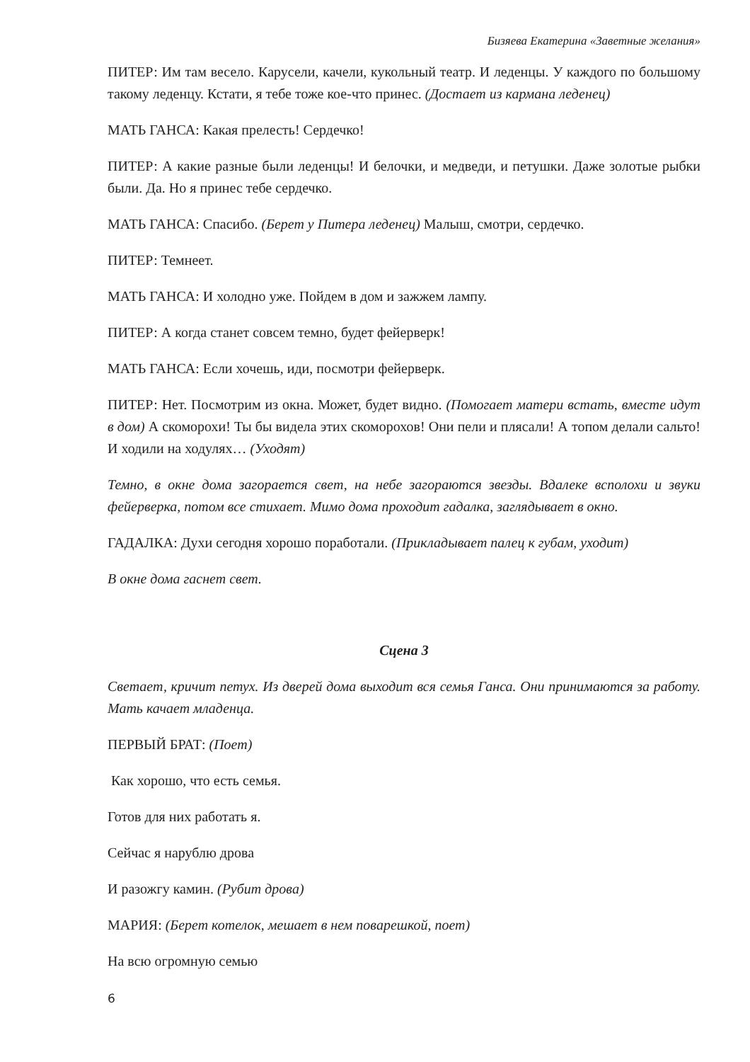Бизяева Екатерина «Заветные желания»
ПИТЕР: Им там весело. Карусели, качели, кукольный театр. И леденцы. У каждого по большому такому леденцу. Кстати, я тебе тоже кое-что принес. (Достает из кармана леденец)
МАТЬ ГАНСА: Какая прелесть! Сердечко!
ПИТЕР: А какие разные были леденцы! И белочки, и медведи, и петушки. Даже золотые рыбки были. Да. Но я принес тебе сердечко.
МАТЬ ГАНСА: Спасибо. (Берет у Питера леденец) Малыш, смотри, сердечко.
ПИТЕР: Темнеет.
МАТЬ ГАНСА: И холодно уже. Пойдем в дом и зажжем лампу.
ПИТЕР: А когда станет совсем темно, будет фейерверк!
МАТЬ ГАНСА: Если хочешь, иди, посмотри фейерверк.
ПИТЕР: Нет. Посмотрим из окна. Может, будет видно. (Помогает матери встать, вместе идут в дом) А скоморохи! Ты бы видела этих скоморохов! Они пели и плясали! А топом делали сальто! И ходили на ходулях… (Уходят)
Темно, в окне дома загорается свет, на небе загораются звезды. Вдалеке всполохи и звуки фейерверка, потом все стихает. Мимо дома проходит гадалка, заглядывает в окно.
ГАДАЛКА: Духи сегодня хорошо поработали. (Прикладывает палец к губам, уходит)
В окне дома гаснет свет.
Сцена 3
Светает, кричит петух. Из дверей дома выходит вся семья Ганса. Они принимаются за работу. Мать качает младенца.
ПЕРВЫЙ БРАТ: (Поет)
Как хорошо, что есть семья.
Готов для них работать я.
Сейчас я нарублю дрова
И разожгу камин. (Рубит дрова)
МАРИЯ: (Берет котелок, мешает в нем поварешкой, поет)
На всю огромную семью
6